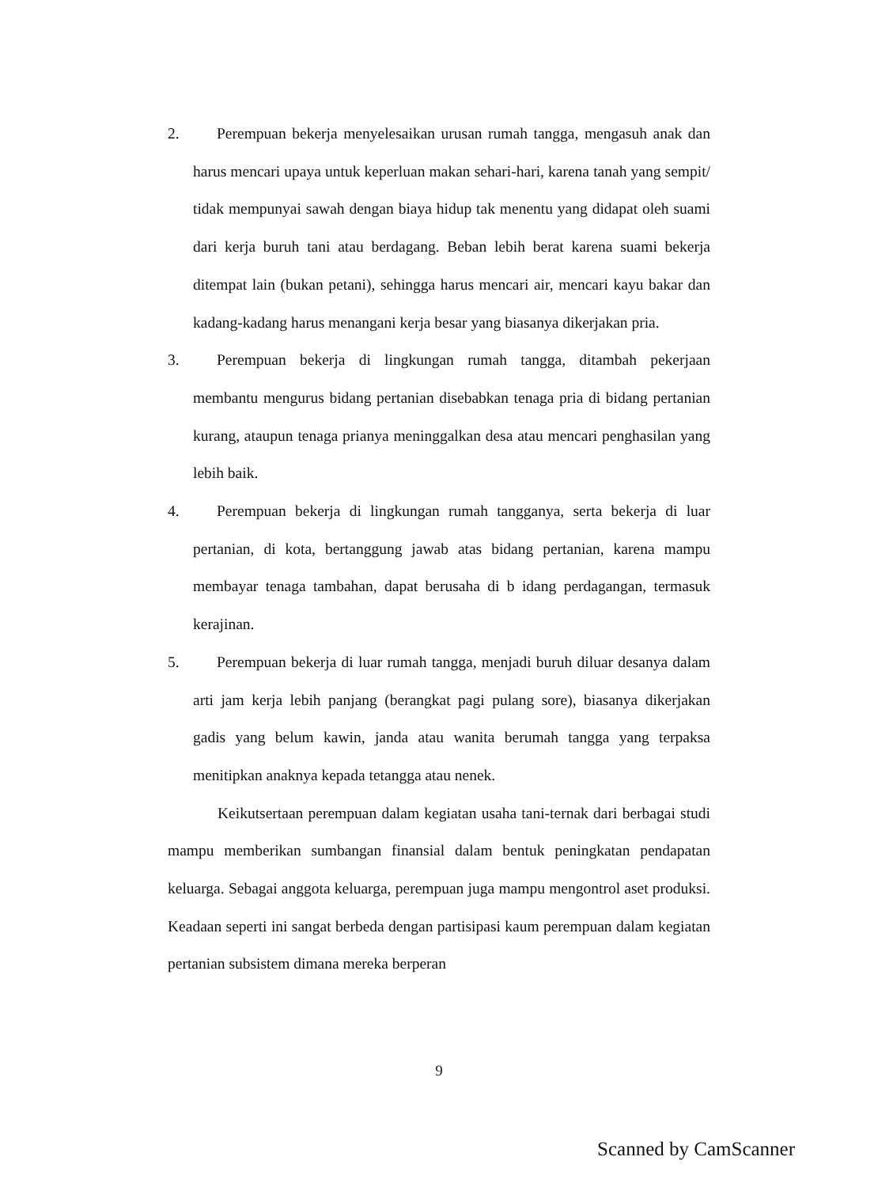2. Perempuan bekerja menyelesaikan urusan rumah tangga, mengasuh anak dan harus mencari upaya untuk keperluan makan sehari-hari, karena tanah yang sempit/ tidak mempunyai sawah dengan biaya hidup tak menentu yang didapat oleh suami dari kerja buruh tani atau berdagang. Beban lebih berat karena suami bekerja ditempat lain (bukan petani), sehingga harus mencari air, mencari kayu bakar dan kadang-kadang harus menangani kerja besar yang biasanya dikerjakan pria.
3. Perempuan bekerja di lingkungan rumah tangga, ditambah pekerjaan membantu mengurus bidang pertanian disebabkan tenaga pria di bidang pertanian kurang, ataupun tenaga prianya meninggalkan desa atau mencari penghasilan yang lebih baik.
4. Perempuan bekerja di lingkungan rumah tangganya, serta bekerja di luar pertanian, di kota, bertanggung jawab atas bidang pertanian, karena mampu membayar tenaga tambahan, dapat berusaha di b idang perdagangan, termasuk kerajinan.
5. Perempuan bekerja di luar rumah tangga, menjadi buruh diluar desanya dalam arti jam kerja lebih panjang (berangkat pagi pulang sore), biasanya dikerjakan gadis yang belum kawin, janda atau wanita berumah tangga yang terpaksa menitipkan anaknya kepada tetangga atau nenek.
Keikutsertaan perempuan dalam kegiatan usaha tani-ternak dari berbagai studi mampu memberikan sumbangan finansial dalam bentuk peningkatan pendapatan keluarga. Sebagai anggota keluarga, perempuan juga mampu mengontrol aset produksi. Keadaan seperti ini sangat berbeda dengan partisipasi kaum perempuan dalam kegiatan pertanian subsistem dimana mereka berperan
9
Scanned by CamScanner